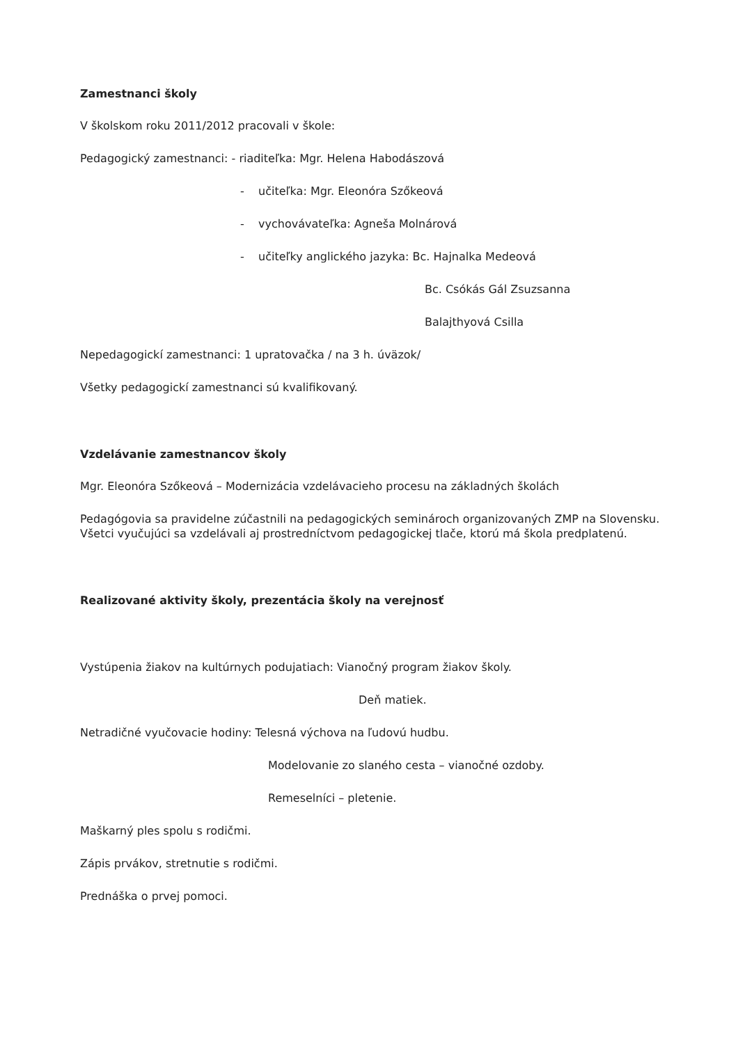Zamestnanci školy
V školskom roku 2011/2012 pracovali v škole:
Pedagogický zamestnanci: - riaditeľka: Mgr. Helena Habodászová
- učiteľka: Mgr. Eleonóra Szőkeová
- vychovávateľka: Agneša Molnárová
- učiteľky anglického jazyka: Bc. Hajnalka Medeová
Bc. Csókás Gál Zsuzsanna
Balajthyová Csilla
Nepedagogickí zamestnanci: 1 upratovačka / na 3 h. úväzok/
Všetky pedagogickí zamestnanci sú kvalifikovaný.
Vzdelávanie zamestnancov školy
Mgr. Eleonóra Szőkeová – Modernizácia vzdelávacieho procesu na základných školách
Pedagógovia sa pravidelne zúčastnili na pedagogických seminároch organizovaných ZMP na Slovensku. Všetci vyučujúci sa vzdelávali aj prostredníctvom pedagogickej tlače, ktorú má škola predplatenú.
Realizované aktivity školy, prezentácia školy na verejnosť
Vystúpenia žiakov na kultúrnych podujatiach: Vianočný program žiakov školy.
Deň matiek.
Netradičné vyučovacie hodiny: Telesná výchova na ľudovú hudbu.
Modelovanie zo slaného cesta – vianočné ozdoby.
Remeselníci – pletenie.
Maškarný ples spolu s rodičmi.
Zápis prvákov, stretnutie s rodičmi.
Prednáška o prvej pomoci.